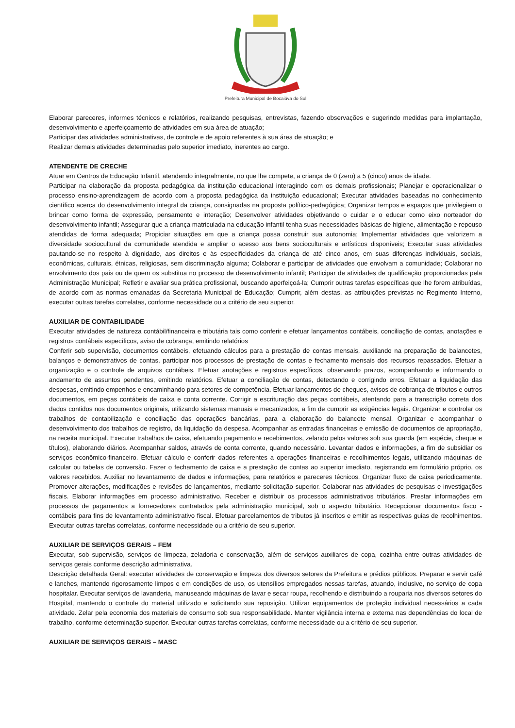Prefeitura Municipal de Bocaiúva do Sul
Elaborar pareceres, informes técnicos e relatórios, realizando pesquisas, entrevistas, fazendo observações e sugerindo medidas para implantação, desenvolvimento e aperfeiçoamento de atividades em sua área de atuação;
Participar das atividades administrativas, de controle e de apoio referentes à sua área de atuação; e
Realizar demais atividades determinadas pelo superior imediato, inerentes ao cargo.
ATENDENTE DE CRECHE
Atuar em Centros de Educação Infantil, atendendo integralmente, no que lhe compete, a criança de 0 (zero) a 5 (cinco) anos de idade.
Participar na elaboração da proposta pedagógica da instituição educacional interagindo com os demais profissionais; Planejar e operacionalizar o processo ensino-aprendizagem de acordo com a proposta pedagógica da instituição educacional; Executar atividades baseadas no conhecimento científico acerca do desenvolvimento integral da criança, consignadas na proposta político-pedagógica; Organizar tempos e espaços que privilegiem o brincar como forma de expressão, pensamento e interação; Desenvolver atividades objetivando o cuidar e o educar como eixo norteador do desenvolvimento infantil; Assegurar que a criança matriculada na educação infantil tenha suas necessidades básicas de higiene, alimentação e repouso atendidas de forma adequada; Propiciar situações em que a criança possa construir sua autonomia; Implementar atividades que valorizem a diversidade sociocultural da comunidade atendida e ampliar o acesso aos bens socioculturais e artísticos disponíveis; Executar suas atividades pautando-se no respeito à dignidade, aos direitos e às especificidades da criança de até cinco anos, em suas diferenças individuais, sociais, econômicas, culturais, étnicas, religiosas, sem discriminação alguma; Colaborar e participar de atividades que envolvam a comunidade; Colaborar no envolvimento dos pais ou de quem os substitua no processo de desenvolvimento infantil; Participar de atividades de qualificação proporcionadas pela Administração Municipal; Refletir e avaliar sua prática profissional, buscando aperfeiçoá-la; Cumprir outras tarefas específicas que lhe forem atribuídas, de acordo com as normas emanadas da Secretaria Municipal de Educação; Cumprir, além destas, as atribuições previstas no Regimento Interno, executar outras tarefas correlatas, conforme necessidade ou a critério de seu superior.
AUXILIAR DE CONTABILIDADE
Executar atividades de natureza contábil/financeira e tributária tais como conferir e efetuar lançamentos contábeis, conciliação de contas, anotações e registros contábeis específicos, aviso de cobrança, emitindo relatórios
Conferir sob supervisão, documentos contábeis, efetuando cálculos para a prestação de contas mensais, auxiliando na preparação de balancetes, balanços e demonstrativos de contas, participar nos processos de prestação de contas e fechamento mensais dos recursos repassados. Efetuar a organização e o controle de arquivos contábeis. Efetuar anotações e registros específicos, observando prazos, acompanhando e informando o andamento de assuntos pendentes, emitindo relatórios. Efetuar a conciliação de contas, detectando e corrigindo erros. Efetuar a liquidação das despesas, emitindo empenhos e encaminhando para setores de competência. Efetuar lançamentos de cheques, avisos de cobrança de tributos e outros documentos, em peças contábeis de caixa e conta corrente. Corrigir a escrituração das peças contábeis, atentando para a transcrição correta dos dados contidos nos documentos originais, utilizando sistemas manuais e mecanizados, a fim de cumprir as exigências legais. Organizar e controlar os trabalhos de contabilização e conciliação das operações bancárias, para a elaboração do balancete mensal. Organizar e acompanhar o desenvolvimento dos trabalhos de registro, da liquidação da despesa. Acompanhar as entradas financeiras e emissão de documentos de apropriação, na receita municipal. Executar trabalhos de caixa, efetuando pagamento e recebimentos, zelando pelos valores sob sua guarda (em espécie, cheque e títulos), elaborando diários. Acompanhar saldos, através de conta corrente, quando necessário. Levantar dados e informações, a fim de subsidiar os serviços econômico-financeiro. Efetuar cálculo e conferir dados referentes a operações financeiras e recolhimentos legais, utilizando máquinas de calcular ou tabelas de conversão. Fazer o fechamento de caixa e a prestação de contas ao superior imediato, registrando em formulário próprio, os valores recebidos. Auxiliar no levantamento de dados e informações, para relatórios e pareceres técnicos. Organizar fluxo de caixa periodicamente. Promover alterações, modificações e revisões de lançamentos, mediante solicitação superior. Colaborar nas atividades de pesquisas e investigações fiscais. Elaborar informações em processo administrativo. Receber e distribuir os processos administrativos tributários. Prestar informações em processos de pagamentos a fornecedores contratados pela administração municipal, sob o aspecto tributário. Recepcionar documentos fisco - contábeis para fins de levantamento administrativo fiscal. Efetuar parcelamentos de tributos já inscritos e emitir as respectivas guias de recolhimentos. Executar outras tarefas correlatas, conforme necessidade ou a critério de seu superior.
AUXILIAR DE SERVIÇOS GERAIS – FEM
Executar, sob supervisão, serviços de limpeza, zeladoria e conservação, além de serviços auxiliares de copa, cozinha entre outras atividades de serviços gerais conforme descrição administrativa.
Descrição detalhada Geral: executar atividades de conservação e limpeza dos diversos setores da Prefeitura e prédios públicos. Preparar e servir café e lanches, mantendo rigorosamente limpos e em condições de uso, os utensílios empregados nessas tarefas, atuando, inclusive, no serviço de copa hospitalar. Executar serviços de lavanderia, manuseando máquinas de lavar e secar roupa, recolhendo e distribuindo a rouparia nos diversos setores do Hospital, mantendo o controle do material utilizado e solicitando sua reposição. Utilizar equipamentos de proteção individual necessários a cada atividade. Zelar pela economia dos materiais de consumo sob sua responsabilidade. Manter vigilância interna e externa nas dependências do local de trabalho, conforme determinação superior. Executar outras tarefas correlatas, conforme necessidade ou a critério de seu superior.
AUXILIAR DE SERVIÇOS GERAIS – MASC